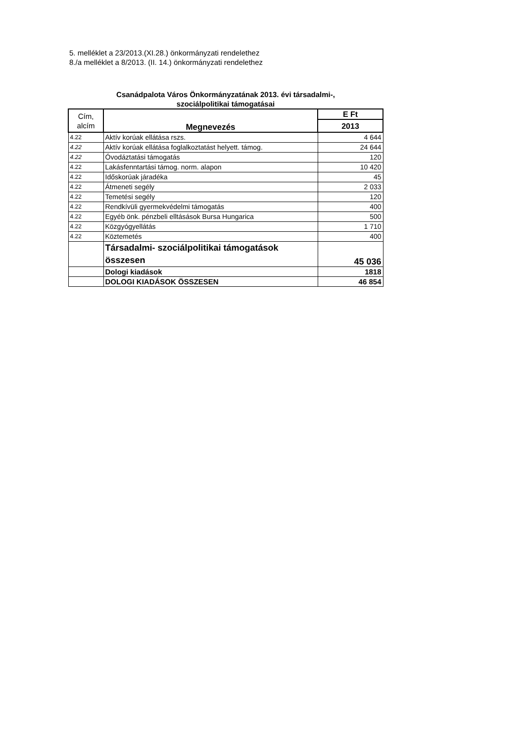5. melléklet a 23/2013.(XI.28.) önkormányzati rendelethez
8./a melléklet a 8/2013. (II. 14.) önkormányzati rendelethez
Csanádpalota Város Önkormányzatának 2013. évi társadalmi-,
szociálpolitikai támogatásai
| Cím, alcím | Megnevezés | E Ft |
| --- | --- | --- |
| | | 2013 |
| 4.22 | Aktív korúak ellátása rszs. | 4 644 |
| 4.22 | Aktív korúak ellátása foglalkoztatást helyett. támog. | 24 644 |
| 4.22 | Óvodáztatási támogatás | 120 |
| 4.22 | Lakásfenntartási támog. norm. alapon | 10 420 |
| 4.22 | Időskorúak járadéka | 45 |
| 4.22 | Átmeneti segély | 2 033 |
| 4.22 | Temetési segély | 120 |
| 4.22 | Rendkívüli gyermekvédelmi támogatás | 400 |
| 4.22 | Egyéb önk. pénzbeli elltásások Bursa Hungarica | 500 |
| 4.22 | Közgyógyellátás | 1 710 |
| 4.22 | Köztemetés | 400 |
| | Társadalmi- szociálpolitikai támogatások összesen | 45 036 |
| | Dologi kiadások | 1818 |
| | DOLOGI KIADÁSOK ÖSSZESEN | 46 854 |